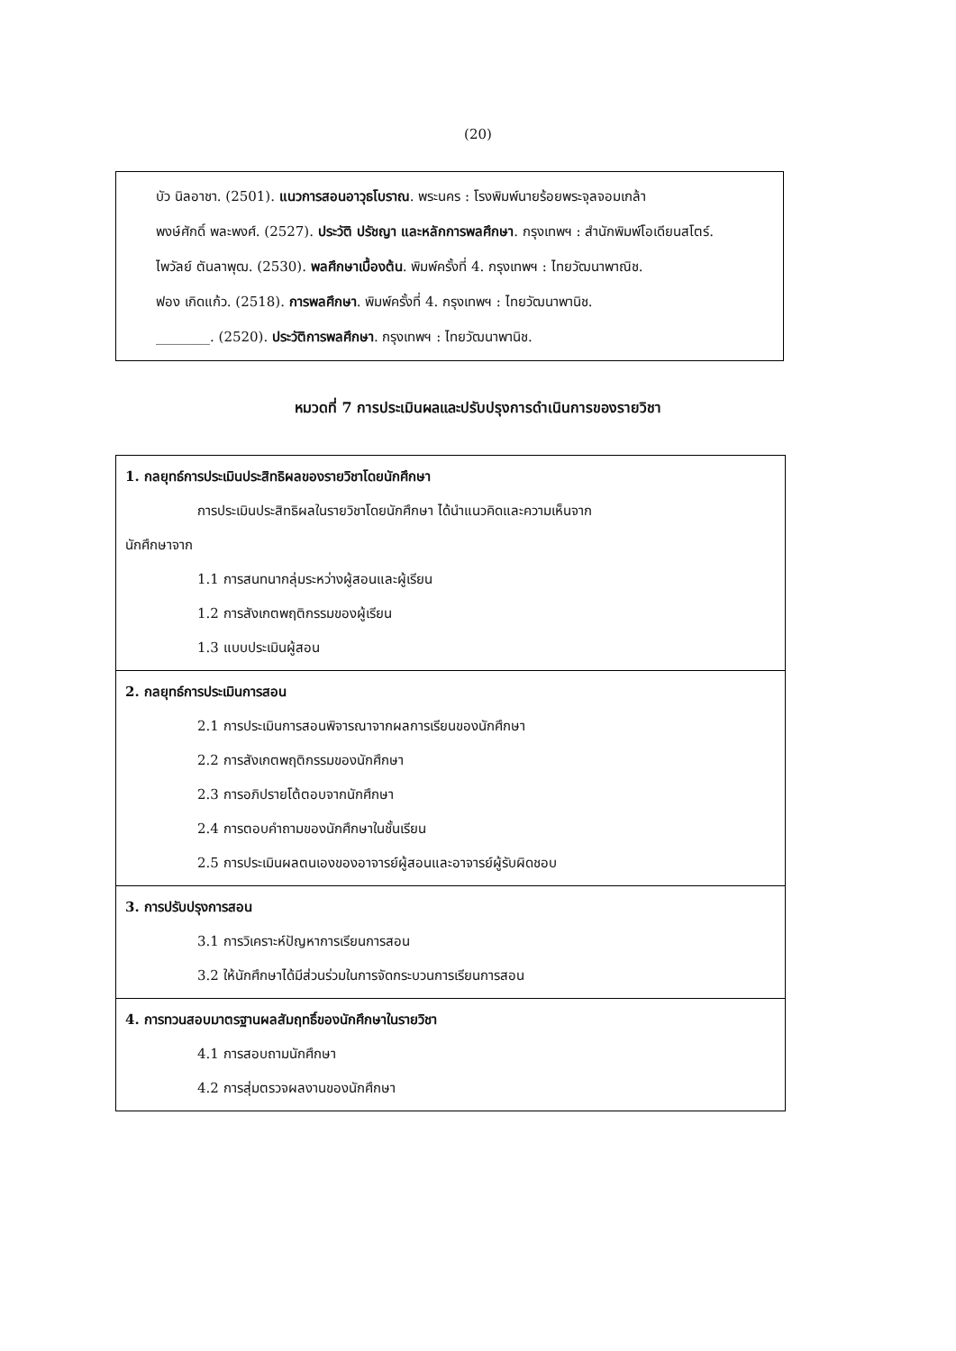(20)
บัว นิลอาชา. (2501). แนวการสอนอาวุธโบราณ. พระนคร : โรงพิมพ์นายร้อยพระจุลจอมเกล้า
พงษ์ศักดิ์ พละพงศ์. (2527). ประวัติ ปรัชญา และหลักการพลศึกษา. กรุงเทพฯ : สำนักพิมพ์โอเดียนสโตร์.
ไพวัลย์ ตันลาพุฒ. (2530). พลศึกษาเบื้องต้น. พิมพ์ครั้งที่ 4. กรุงเทพฯ : ไทยวัฒนาพาณิช.
ฟอง เกิดแก้ว. (2518). การพลศึกษา. พิมพ์ครั้งที่ 4. กรุงเทพฯ : ไทยวัฒนาพานิช.
________. (2520). ประวัติการพลศึกษา. กรุงเทพฯ : ไทยวัฒนาพานิช.
หมวดที่ 7 การประเมินผลและปรับปรุงการดำเนินการของรายวิชา
| 1. กลยุทธ์การประเมินประสิทธิผลของรายวิชาโดยนักศึกษา การประเมินประสิทธิผลในรายวิชาโดยนักศึกษา ได้นำแนวคิดและความเห็นจาก นักศึกษาจาก 1.1 การสนทนากลุ่มระหว่างผู้สอนและผู้เรียน 1.2 การสังเกตพฤติกรรมของผู้เรียน 1.3 แบบประเมินผู้สอน |
| 2. กลยุทธ์การประเมินการสอน 2.1 การประเมินการสอนพิจารณาจากผลการเรียนของนักศึกษา 2.2 การสังเกตพฤติกรรมของนักศึกษา 2.3 การอภิปรายโต้ตอบจากนักศึกษา 2.4 การตอบคำถามของนักศึกษาในชั้นเรียน 2.5 การประเมินผลตนเองของอาจารย์ผู้สอนและอาจารย์ผู้รับผิดชอบ |
| 3. การปรับปรุงการสอน 3.1 การวิเคราะห์ปัญหาการเรียนการสอน 3.2 ให้นักศึกษาได้มีส่วนร่วมในการจัดกระบวนการเรียนการสอน |
| 4. การทวนสอบมาตรฐานผลสัมฤทธิ์ของนักศึกษาในรายวิชา 4.1 การสอบถามนักศึกษา 4.2 การสุ่มตรวจผลงานของนักศึกษา |